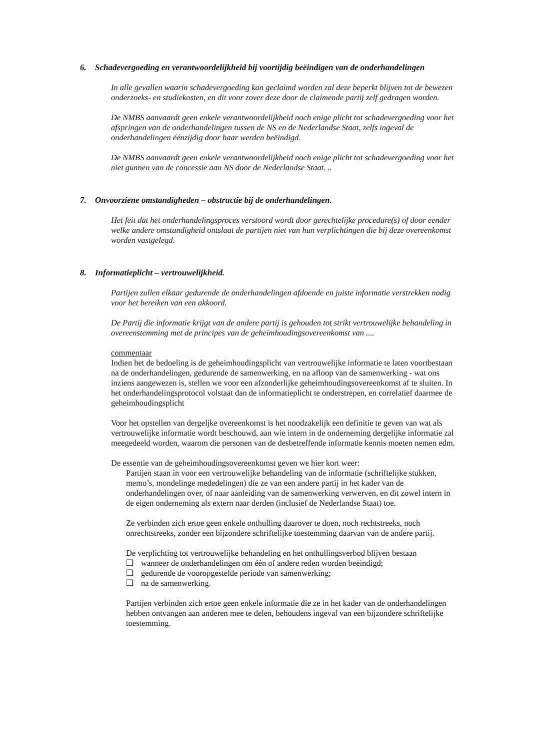6. Schadevergoeding en verantwoordelijkheid bij voortijdig beëindigen van de onderhandelingen
In alle gevallen waarin schadevergoeding kan geclaimd worden zal deze beperkt blijven tot de bewezen onderzoeks- en studiekosten, en dit voor zover deze door de claimende partij zelf gedragen worden.
De NMBS aanvaardt geen enkele verantwoordelijkheid noch enige plicht tot schadevergoeding voor het afspringen van de onderhandelingen tussen de NS en de Nederlandse Staat, zelfs ingeval de onderhandelingen éénzijdig door haar werden beëindigd.
De NMBS aanvaardt geen enkele verantwoordelijkheid noch enige plicht tot schadevergoeding voor het niet gunnen van de concessie aan NS door de Nederlandse Staat. ..
7. Onvoorziene omstandigheden – obstructie bij de onderhandelingen.
Het feit dat het onderhandelingsproces verstoord wordt door gerechtelijke procedure(s) of door eender welke andere omstandigheid ontslaat de partijen niet van hun verplichtingen die bij deze overeenkomst worden vastgelegd.
8. Informatieplicht – vertrouwelijkheid.
Partijen zullen elkaar gedurende de onderhandelingen afdoende en juiste informatie verstrekken nodig voor het bereiken van een akkoord.
De Partij die informatie krijgt van de andere partij is gehouden tot strikt vertrouwelijke behandeling in overeenstemming met de principes van de geheimhoudingsovereenkomst van ....
commentaar
Indien het de bedoeling is de geheimhoudingsplicht van vertrouwelijke informatie te laten voortbestaan na de onderhandelingen, gedurende de samenwerking, en na afloop van de samenwerking - wat ons inziens aangewezen is, stellen we voor een afzonderlijke geheimhoudingsovereenkomst af te sluiten. In het onderhandelingsprotocol volstaat dan de informatieplicht te onderstrepen, en correlatief daarmee de geheimhoudingsplicht
Voor het opstellen van dergeljke overeenkomst is het noodzakelijk een definitie te geven van wat als vertrouwelijke informatie wordt beschouwd, aan wie intern in de onderneming dergelijke informatie zal meegedeeld worden, waarom die personen van de desbetreffende informatie kennis moeten nemen edm.
De essentie van de geheimhoudingsovereenkomst geven we hier kort weer:
Partijen staan in voor een vertrouwelijke behandeling van de informatie (schriftelijke stukken, memo’s, mondelinge mededelingen) die ze van een andere partij in het kader van de onderhandelingen over, of naar aanleiding van de samenwerking verwerven, en dit zowel intern in de eigen onderneming als extern naar derden (inclusief de Nederlandse Staat) toe.
Ze verbinden zich ertoe geen enkele onthulling daarover te doen, noch rechtstreeks, noch onrechtstreeks, zonder een bijzondere schriftelijke toestemming daarvan van de andere partij.
De verplichting tot vertrouwelijke behandeling en het onthullingsverbod blijven bestaan
❑ wanneer de onderhandelingen om één of andere reden worden beëindigd;
❑ gedurende de vooropgestelde periode van samenwerking;
❑ na de samenwerking.
Partijen verbinden zich ertoe geen enkele informatie die ze in het kader van de onderhandelingen hebben ontvangen aan anderen mee te delen, behoudens ingeval van een bijzondere schriftelijke toestemming.